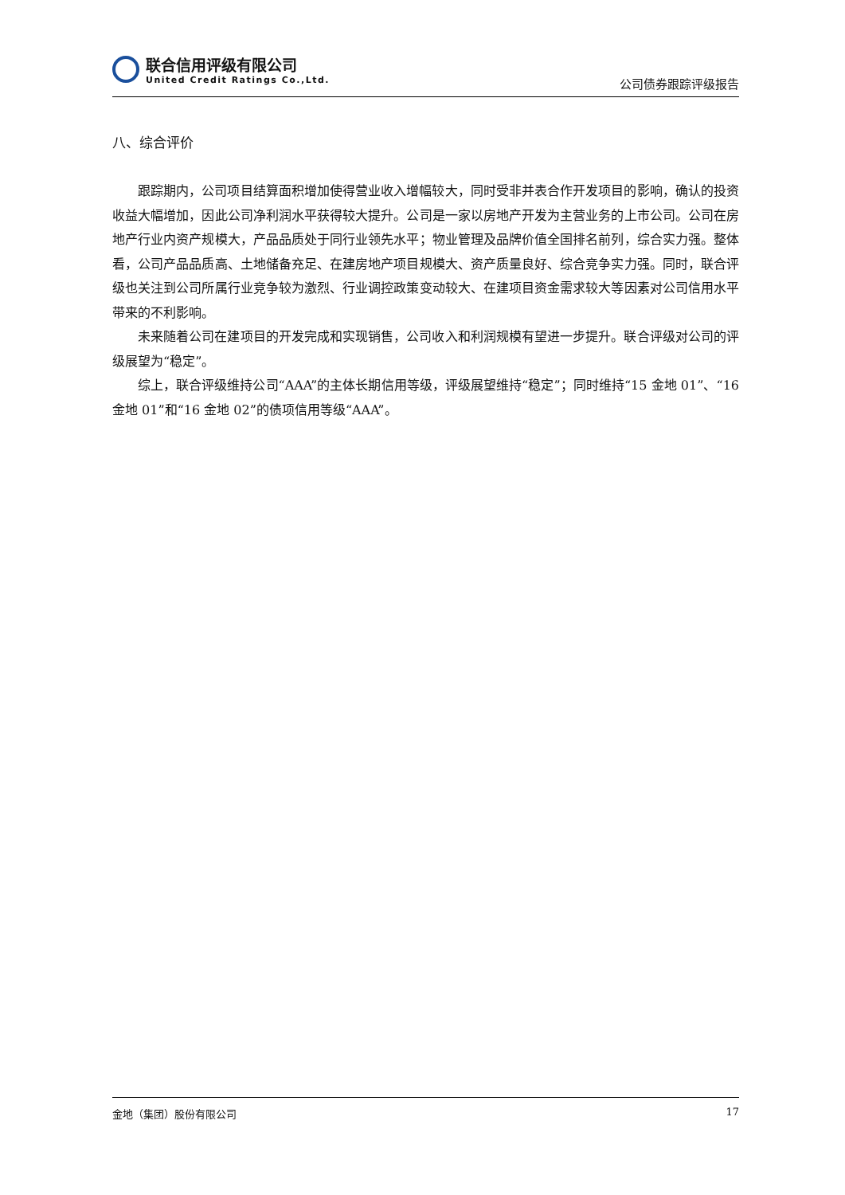联合信用评级有限公司
United Credit Ratings Co.,Ltd.
公司债券跟踪评级报告
八、综合评价
跟踪期内，公司项目结算面积增加使得营业收入增幅较大，同时受非并表合作开发项目的影响，确认的投资收益大幅增加，因此公司净利润水平获得较大提升。公司是一家以房地产开发为主营业务的上市公司。公司在房地产行业内资产规模大，产品品质处于同行业领先水平；物业管理及品牌价值全国排名前列，综合实力强。整体看，公司产品品质高、土地储备充足、在建房地产项目规模大、资产质量良好、综合竞争实力强。同时，联合评级也关注到公司所属行业竞争较为激烈、行业调控政策变动较大、在建项目资金需求较大等因素对公司信用水平带来的不利影响。
未来随着公司在建项目的开发完成和实现销售，公司收入和利润规模有望进一步提升。联合评级对公司的评级展望为“稳定”。
综上，联合评级维持公司“AAA”的主体长期信用等级，评级展望维持“稳定”；同时维持“15 金地 01”、“16 金地 01”和“16 金地 02”的债项信用等级“AAA”。
金地（集团）股份有限公司 17